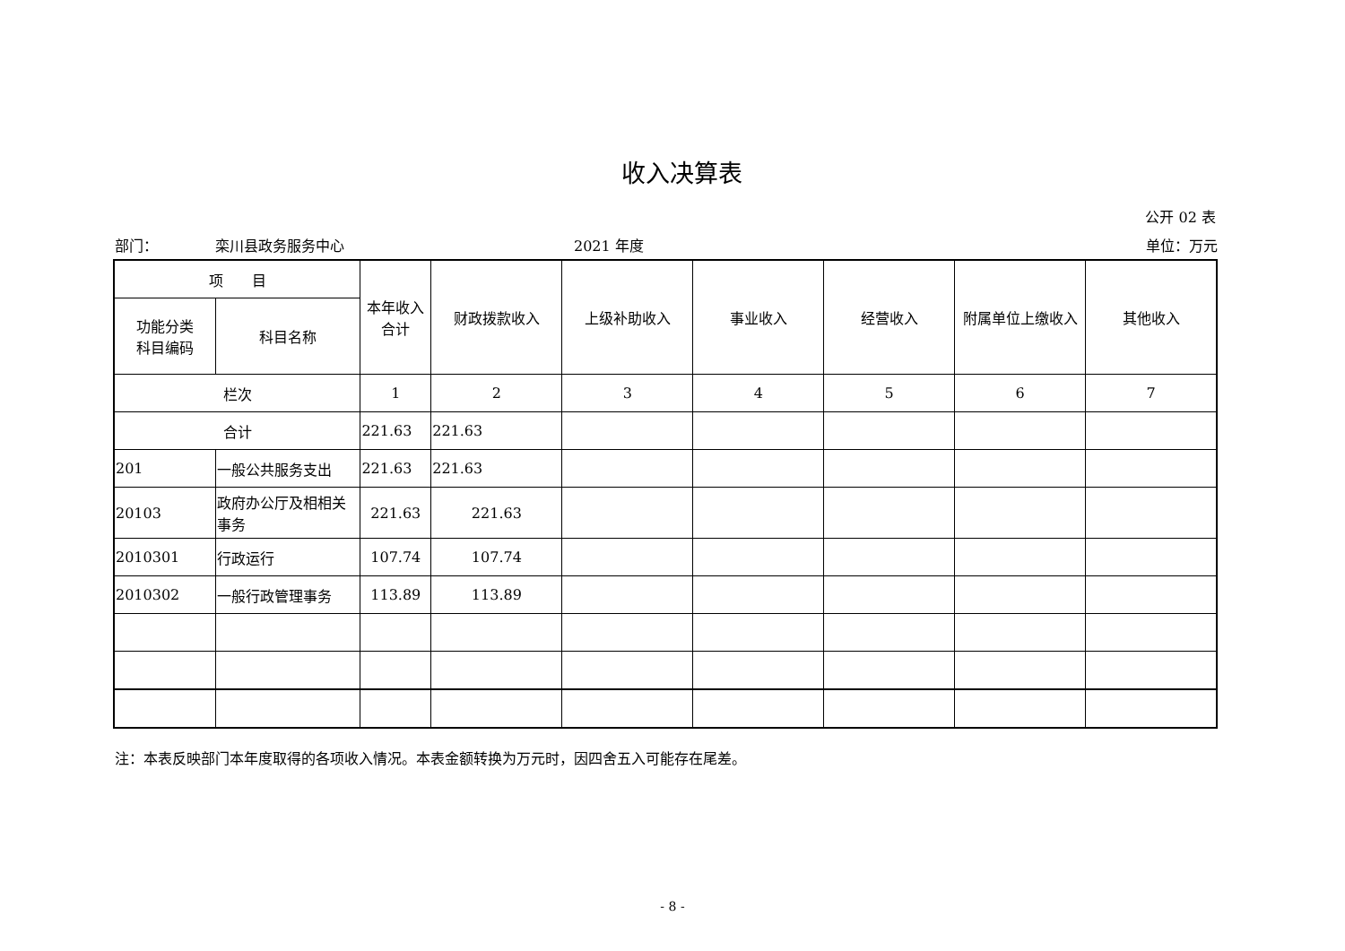收入决算表
公开 02 表
部门： 栾川县政务服务中心 2021 年度 单位：万元
| 项 目 | | 本年收入合计 | 财政拨款收入 | 上级补助收入 | 事业收入 | 经营收入 | 附属单位上缴收入 | 其他收入 |
| --- | --- | --- | --- | --- | --- | --- | --- | --- |
| 功能分类 科目编码 | 科目名称 | | | | | | | |
| 栏次 | | 1 | 2 | 3 | 4 | 5 | 6 | 7 |
| 合计 | | 221.63 | 221.63 | | | | | |
| 201 | 一般公共服务支出 | 221.63 | 221.63 | | | | | |
| 20103 | 政府办公厅及相相关事务 | 221.63 | 221.63 | | | | | |
| 2010301 | 行政运行 | 107.74 | 107.74 | | | | | |
| 2010302 | 一般行政管理事务 | 113.89 | 113.89 | | | | | |
注：本表反映部门本年度取得的各项收入情况。本表金额转换为万元时，因四舍五入可能存在尾差。
- 8 -